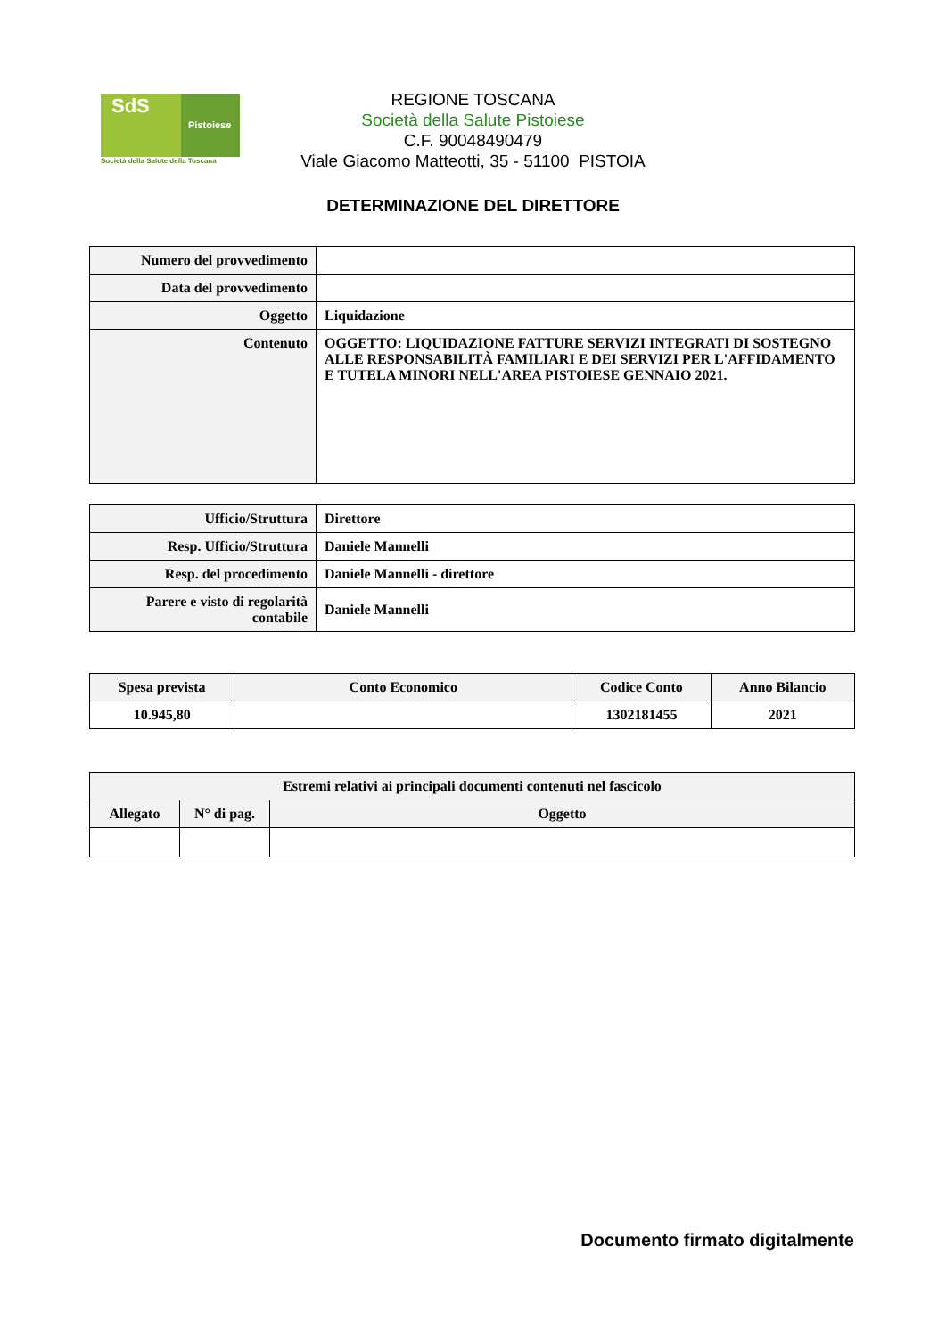SdS
Pistoiese
Società della Salute della Toscana
REGIONE TOSCANA
Società della Salute Pistoiese
C.F. 90048490479
Viale Giacomo Matteotti, 35 - 51100 PISTOIA
DETERMINAZIONE DEL DIRETTORE
| Numero del provvedimento | |
| Data del provvedimento | |
| Oggetto | Liquidazione |
| Contenuto | OGGETTO: LIQUIDAZIONE FATTURE SERVIZI INTEGRATI DI SOSTEGNO ALLE RESPONSABILITÀ FAMILIARI E DEI SERVIZI PER L'AFFIDAMENTO E TUTELA MINORI NELL'AREA PISTOIESE GENNAIO 2021. |
| Ufficio/Struttura | Direttore |
| Resp. Ufficio/Struttura | Daniele Mannelli |
| Resp. del procedimento | Daniele Mannelli - direttore |
| Parere e visto di regolarità contabile | Daniele Mannelli |
| Spesa prevista | Conto Economico | Codice Conto | Anno Bilancio |
| --- | --- | --- | --- |
| 10.945,80 | | 1302181455 | 2021 |
| Estremi relativi ai principali documenti contenuti nel fascicolo | | |
| --- | --- | --- |
| Allegato | N° di pag. | Oggetto |
Documento firmato digitalmente